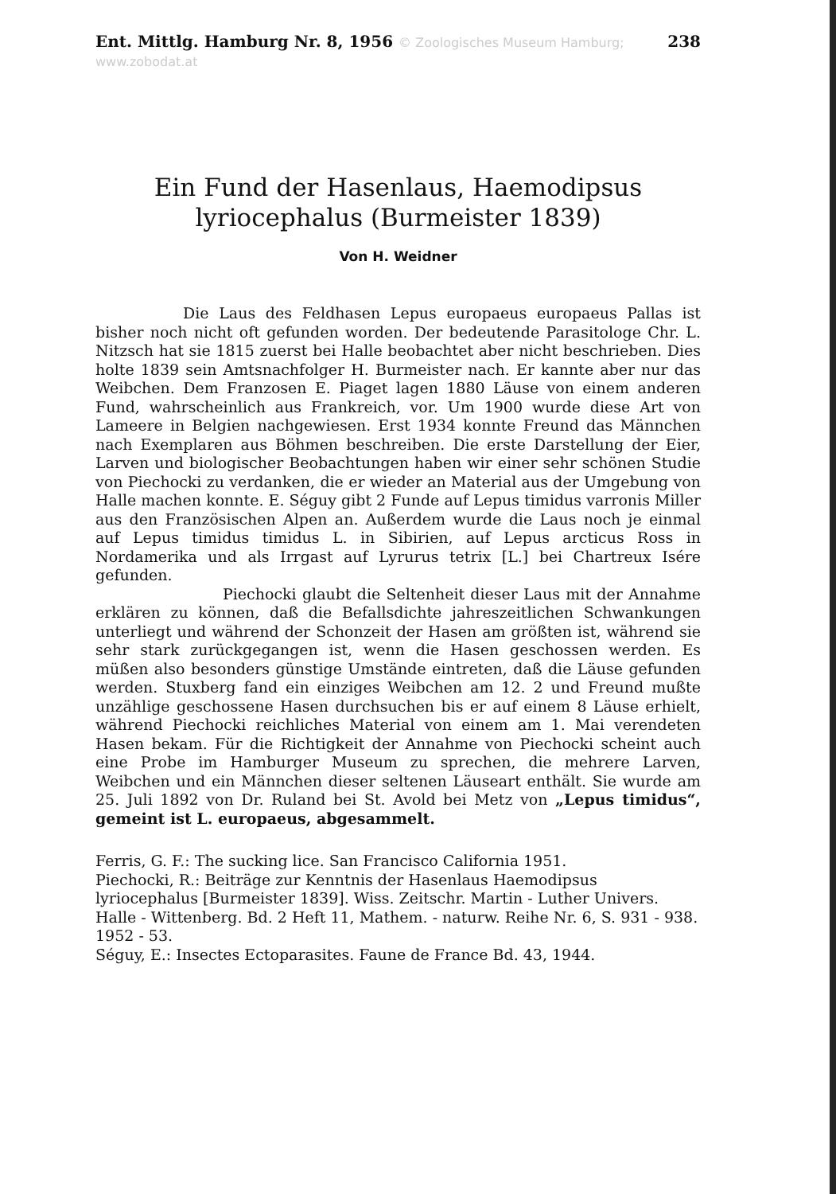Ent. Mittlg. Hamburg Nr. 8, 1956 © Zoologisches Museum Hamburg; www.zobodat.at 238
Ein Fund der Hasenlaus, Haemodipsus lyriocephalus (Burmeister 1839)
Von H. Weidner
Die Laus des Feldhasen Lepus europaeus europaeus Pallas ist bisher noch nicht oft gefunden worden. Der bedeutende Parasitologe Chr. L. Nitzsch hat sie 1815 zuerst bei Halle beobachtet aber nicht beschrieben. Dies holte 1839 sein Amtsnachfolger H. Burmeister nach. Er kannte aber nur das Weibchen. Dem Franzosen E. Piaget lagen 1880 Läuse von einem anderen Fund, wahrscheinlich aus Frankreich, vor. Um 1900 wurde diese Art von Lameere in Belgien nachgewiesen. Erst 1934 konnte Freund das Männchen nach Exemplaren aus Böhmen beschreiben. Die erste Darstellung der Eier, Larven und biologischer Beobachtungen haben wir einer sehr schönen Studie von Piechocki zu verdanken, die er wieder an Material aus der Umgebung von Halle machen konnte. E. Séguy gibt 2 Funde auf Lepus timidus varronis Miller aus den Französischen Alpen an. Außerdem wurde die Laus noch je einmal auf Lepus timidus timidus L. in Sibirien, auf Lepus arcticus Ross in Nordamerika und als Irrgast auf Lyrurus tetrix [L.] bei Chartreux Isére gefunden.
Piechocki glaubt die Seltenheit dieser Laus mit der Annahme erklären zu können, daß die Befallsdichte jahreszeitlichen Schwankungen unterliegt und während der Schonzeit der Hasen am größten ist, während sie sehr stark zurückgegangen ist, wenn die Hasen geschossen werden. Es müßen also besonders günstige Umstände eintreten, daß die Läuse gefunden werden. Stuxberg fand ein einziges Weibchen am 12. 2 und Freund mußte unzählige geschossene Hasen durchsuchen bis er auf einem 8 Läuse erhielt, während Piechocki reichliches Material von einem am 1. Mai verendeten Hasen bekam. Für die Richtigkeit der Annahme von Piechocki scheint auch eine Probe im Hamburger Museum zu sprechen, die mehrere Larven, Weibchen und ein Männchen dieser seltenen Läuseart enthält. Sie wurde am 25. Juli 1892 von Dr. Ruland bei St. Avold bei Metz von „Lepus timidus“, gemeint ist L. europaeus, abgesammelt.
Ferris, G. F.: The sucking lice. San Francisco California 1951.
Piechocki, R.: Beiträge zur Kenntnis der Hasenlaus Haemodipsus lyriocephalus [Burmeister 1839]. Wiss. Zeitschr. Martin - Luther Univers. Halle - Wittenberg. Bd. 2 Heft 11, Mathem. - naturw. Reihe Nr. 6, S. 931 - 938. 1952 - 53.
Séguy, E.: Insectes Ectoparasites. Faune de France Bd. 43, 1944.